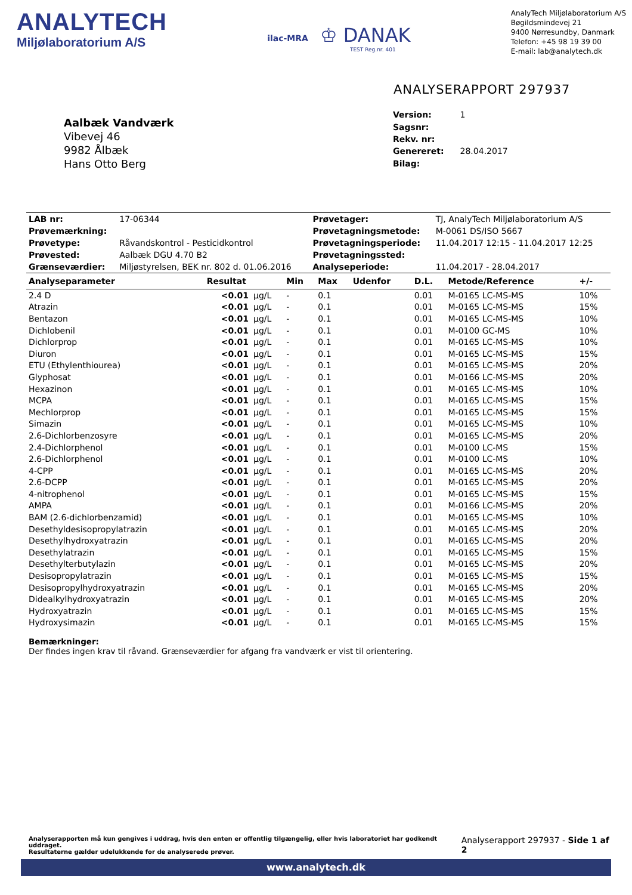ANALYTECH
Miljølaboratorium A/S
ilac-MRA
♔ DANAK
TEST Reg.nr. 401
AnalyTech Miljølaboratorium A/S
Bøgildsmindevej 21
9400 Nørresundby, Danmark
Telefon: +45 98 19 39 00
E-mail: lab@analytech.dk
ANALYSERAPPORT 297937
Aalbæk Vandværk
Vibevej 46
9982 Ålbæk
Hans Otto Berg
| Version: | 1 |
| Sagsnr: | |
| Rekv. nr: | |
| Genereret: | 28.04.2017 |
| Bilag: | |
| LAB nr: | 17-06344 | Prøvetager: | TJ, AnalyTech Miljølaboratorium A/S |
| Prøvemærkning: | | Prøvetagningsmetode: | M-0061 DS/ISO 5667 |
| Prøvetype: | Råvandskontrol - Pesticidkontrol | Prøvetagningsperiode: | 11.04.2017 12:15 - 11.04.2017 12:25 |
| Prøvested: | Aalbæk DGU 4.70 B2 | Prøvetagningssted: | |
| Grænseværdier: | Miljøstyrelsen, BEK nr. 802 d. 01.06.2016 | Analyseperiode: | 11.04.2017 - 28.04.2017 |
| Analyseparameter | Resultat | | Min | Max | Udenfor | D.L. | Metode/Reference | +/- |
| --- | --- | --- | --- | --- | --- | --- | --- | --- |
| 2.4 D | <0.01 | µg/L | - | 0.1 | | 0.01 | M-0165 LC-MS-MS | 10% |
| Atrazin | <0.01 | µg/L | - | 0.1 | | 0.01 | M-0165 LC-MS-MS | 15% |
| Bentazon | <0.01 | µg/L | - | 0.1 | | 0.01 | M-0165 LC-MS-MS | 10% |
| Dichlobenil | <0.01 | µg/L | - | 0.1 | | 0.01 | M-0100 GC-MS | 10% |
| Dichlorprop | <0.01 | µg/L | - | 0.1 | | 0.01 | M-0165 LC-MS-MS | 10% |
| Diuron | <0.01 | µg/L | - | 0.1 | | 0.01 | M-0165 LC-MS-MS | 15% |
| ETU (Ethylenthiourea) | <0.01 | µg/L | - | 0.1 | | 0.01 | M-0165 LC-MS-MS | 20% |
| Glyphosat | <0.01 | µg/L | - | 0.1 | | 0.01 | M-0166 LC-MS-MS | 20% |
| Hexazinon | <0.01 | µg/L | - | 0.1 | | 0.01 | M-0165 LC-MS-MS | 10% |
| MCPA | <0.01 | µg/L | - | 0.1 | | 0.01 | M-0165 LC-MS-MS | 15% |
| Mechlorprop | <0.01 | µg/L | - | 0.1 | | 0.01 | M-0165 LC-MS-MS | 15% |
| Simazin | <0.01 | µg/L | - | 0.1 | | 0.01 | M-0165 LC-MS-MS | 10% |
| 2.6-Dichlorbenzosyre | <0.01 | µg/L | - | 0.1 | | 0.01 | M-0165 LC-MS-MS | 20% |
| 2.4-Dichlorphenol | <0.01 | µg/L | - | 0.1 | | 0.01 | M-0100 LC-MS | 15% |
| 2.6-Dichlorphenol | <0.01 | µg/L | - | 0.1 | | 0.01 | M-0100 LC-MS | 10% |
| 4-CPP | <0.01 | µg/L | - | 0.1 | | 0.01 | M-0165 LC-MS-MS | 20% |
| 2.6-DCPP | <0.01 | µg/L | - | 0.1 | | 0.01 | M-0165 LC-MS-MS | 20% |
| 4-nitrophenol | <0.01 | µg/L | - | 0.1 | | 0.01 | M-0165 LC-MS-MS | 15% |
| AMPA | <0.01 | µg/L | - | 0.1 | | 0.01 | M-0166 LC-MS-MS | 20% |
| BAM (2.6-dichlorbenzamid) | <0.01 | µg/L | - | 0.1 | | 0.01 | M-0165 LC-MS-MS | 10% |
| Desethyldesisopropylatrazin | <0.01 | µg/L | - | 0.1 | | 0.01 | M-0165 LC-MS-MS | 20% |
| Desethylhydroxyatrazin | <0.01 | µg/L | - | 0.1 | | 0.01 | M-0165 LC-MS-MS | 20% |
| Desethylatrazin | <0.01 | µg/L | - | 0.1 | | 0.01 | M-0165 LC-MS-MS | 15% |
| Desethylterbutylazin | <0.01 | µg/L | - | 0.1 | | 0.01 | M-0165 LC-MS-MS | 20% |
| Desisopropylatrazin | <0.01 | µg/L | - | 0.1 | | 0.01 | M-0165 LC-MS-MS | 15% |
| Desisopropylhydroxyatrazin | <0.01 | µg/L | - | 0.1 | | 0.01 | M-0165 LC-MS-MS | 20% |
| Didealkylhydroxyatrazin | <0.01 | µg/L | - | 0.1 | | 0.01 | M-0165 LC-MS-MS | 20% |
| Hydroxyatrazin | <0.01 | µg/L | - | 0.1 | | 0.01 | M-0165 LC-MS-MS | 15% |
| Hydroxysimazin | <0.01 | µg/L | - | 0.1 | | 0.01 | M-0165 LC-MS-MS | 15% |
Bemærkninger:
Der findes ingen krav til råvand. Grænseværdier for afgang fra vandværk er vist til orientering.
Analyserapporten må kun gengives i uddrag, hvis den enten er offentlig tilgængelig, eller hvis laboratoriet har godkendt uddraget.
Resultaterne gælder udelukkende for de analyserede prøver.
Analyserapport 297937 - Side 1 af 2
www.analytech.dk